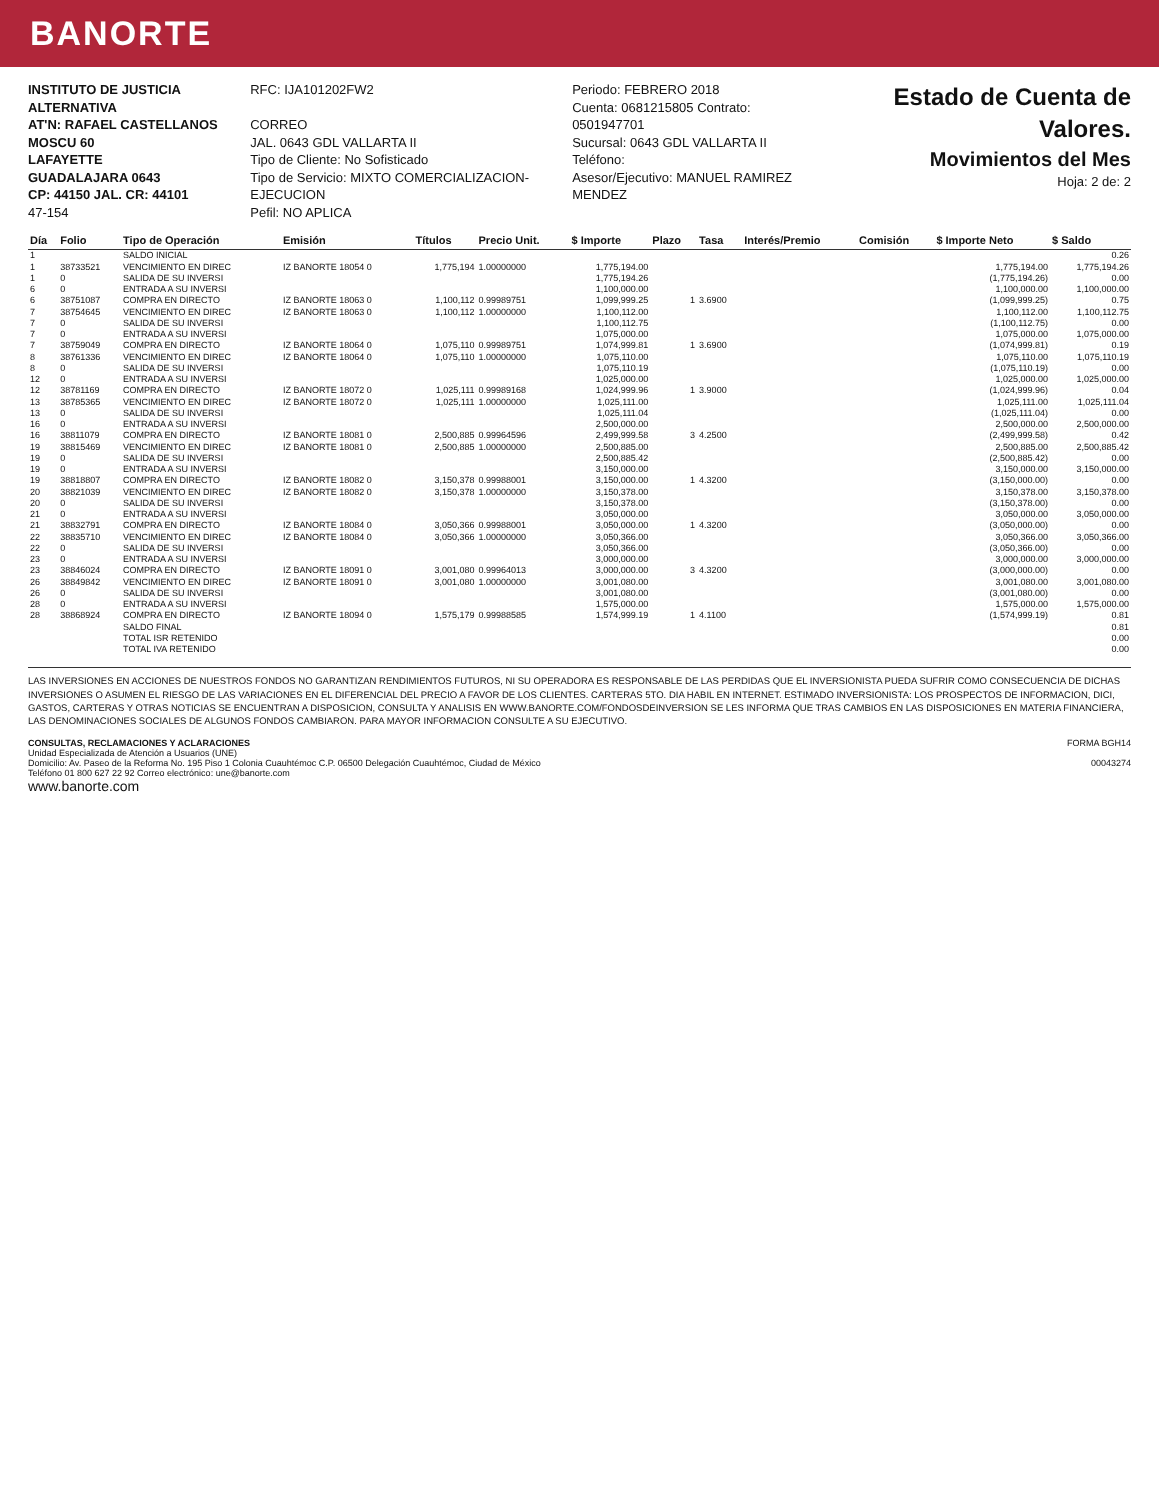BANORTE
INSTITUTO DE JUSTICIA ALTERNATIVA
AT'N: RAFAEL CASTELLANOS
MOSCU 60
LAFAYETTE
GUADALAJARA 0643
CP: 44150 JAL. CR: 44101
47-154
RFC: IJA101202FW2
CORREO
JAL. 0643 GDL VALLARTA II
Tipo de Cliente: No Sofisticado
Tipo de Servicio: MIXTO COMERCIALIZACION-EJECUCION
Pefil: NO APLICA
Periodo: FEBRERO 2018
Cuenta: 0681215805 Contrato: 0501947701
Sucursal: 0643 GDL VALLARTA II
Teléfono:
Asesor/Ejecutivo: MANUEL RAMIREZ MENDEZ
Estado de Cuenta de Valores.
Movimientos del Mes
Hoja: 2 de: 2
| Día | Folio | Tipo de Operación | Emisión | Títulos | Precio Unit. | $ Importe | Plazo | Tasa | Interés/Premio | Comisión | $ Importe Neto | $ Saldo |
| --- | --- | --- | --- | --- | --- | --- | --- | --- | --- | --- | --- | --- |
| 1 | | SALDO INICIAL | | | | | | | | | | 0.26 |
| 1 | 38733521 | VENCIMIENTO EN DIREC | IZ BANORTE 18054 0 | 1,775,194 | 1.00000000 | 1,775,194.00 | | | | | 1,775,194.00 | 1,775,194.26 |
| 1 | 0 | SALIDA DE SU INVERSI | | | | 1,775,194.26 | | | | | (1,775,194.26) | 0.00 |
| 6 | 0 | ENTRADA A SU INVERSI | | | | 1,100,000.00 | | | | | 1,100,000.00 | 1,100,000.00 |
| 6 | 38751087 | COMPRA EN DIRECTO | IZ BANORTE 18063 0 | 1,100,112 | 0.99989751 | 1,099,999.25 | 1 | 3.6900 | | | (1,099,999.25) | 0.75 |
| 7 | 38754645 | VENCIMIENTO EN DIREC | IZ BANORTE 18063 0 | 1,100,112 | 1.00000000 | 1,100,112.00 | | | | | 1,100,112.00 | 1,100,112.75 |
| 7 | 0 | SALIDA DE SU INVERSI | | | | 1,100,112.75 | | | | | (1,100,112.75) | 0.00 |
| 7 | 0 | ENTRADA A SU INVERSI | | | | 1,075,000.00 | | | | | 1,075,000.00 | 1,075,000.00 |
| 7 | 38759049 | COMPRA EN DIRECTO | IZ BANORTE 18064 0 | 1,075,110 | 0.99989751 | 1,074,999.81 | 1 | 3.6900 | | | (1,074,999.81) | 0.19 |
| 8 | 38761336 | VENCIMIENTO EN DIREC | IZ BANORTE 18064 0 | 1,075,110 | 1.00000000 | 1,075,110.00 | | | | | 1,075,110.00 | 1,075,110.19 |
| 8 | 0 | SALIDA DE SU INVERSI | | | | 1,075,110.19 | | | | | (1,075,110.19) | 0.00 |
| 12 | 0 | ENTRADA A SU INVERSI | | | | 1,025,000.00 | | | | | 1,025,000.00 | 1,025,000.00 |
| 12 | 38781169 | COMPRA EN DIRECTO | IZ BANORTE 18072 0 | 1,025,111 | 0.99989168 | 1,024,999.96 | 1 | 3.9000 | | | (1,024,999.96) | 0.04 |
| 13 | 38785365 | VENCIMIENTO EN DIREC | IZ BANORTE 18072 0 | 1,025,111 | 1.00000000 | 1,025,111.00 | | | | | 1,025,111.00 | 1,025,111.04 |
| 13 | 0 | SALIDA DE SU INVERSI | | | | 1,025,111.04 | | | | | (1,025,111.04) | 0.00 |
| 16 | 0 | ENTRADA A SU INVERSI | | | | 2,500,000.00 | | | | | 2,500,000.00 | 2,500,000.00 |
| 16 | 38811079 | COMPRA EN DIRECTO | IZ BANORTE 18081 0 | 2,500,885 | 0.99964596 | 2,499,999.58 | 3 | 4.2500 | | | (2,499,999.58) | 0.42 |
| 19 | 38815469 | VENCIMIENTO EN DIREC | IZ BANORTE 18081 0 | 2,500,885 | 1.00000000 | 2,500,885.00 | | | | | 2,500,885.00 | 2,500,885.42 |
| 19 | 0 | SALIDA DE SU INVERSI | | | | 2,500,885.42 | | | | | (2,500,885.42) | 0.00 |
| 19 | 0 | ENTRADA A SU INVERSI | | | | 3,150,000.00 | | | | | 3,150,000.00 | 3,150,000.00 |
| 19 | 38818807 | COMPRA EN DIRECTO | IZ BANORTE 18082 0 | 3,150,378 | 0.99988001 | 3,150,000.00 | 1 | 4.3200 | | | (3,150,000.00) | 0.00 |
| 20 | 38821039 | VENCIMIENTO EN DIREC | IZ BANORTE 18082 0 | 3,150,378 | 1.00000000 | 3,150,378.00 | | | | | 3,150,378.00 | 3,150,378.00 |
| 20 | 0 | SALIDA DE SU INVERSI | | | | 3,150,378.00 | | | | | (3,150,378.00) | 0.00 |
| 21 | 0 | ENTRADA A SU INVERSI | | | | 3,050,000.00 | | | | | 3,050,000.00 | 3,050,000.00 |
| 21 | 38832791 | COMPRA EN DIRECTO | IZ BANORTE 18084 0 | 3,050,366 | 0.99988001 | 3,050,000.00 | 1 | 4.3200 | | | (3,050,000.00) | 0.00 |
| 22 | 38835710 | VENCIMIENTO EN DIREC | IZ BANORTE 18084 0 | 3,050,366 | 1.00000000 | 3,050,366.00 | | | | | 3,050,366.00 | 3,050,366.00 |
| 22 | 0 | SALIDA DE SU INVERSI | | | | 3,050,366.00 | | | | | (3,050,366.00) | 0.00 |
| 23 | 0 | ENTRADA A SU INVERSI | | | | 3,000,000.00 | | | | | 3,000,000.00 | 3,000,000.00 |
| 23 | 38846024 | COMPRA EN DIRECTO | IZ BANORTE 18091 0 | 3,001,080 | 0.99964013 | 3,000,000.00 | 3 | 4.3200 | | | (3,000,000.00) | 0.00 |
| 26 | 38849842 | VENCIMIENTO EN DIREC | IZ BANORTE 18091 0 | 3,001,080 | 1.00000000 | 3,001,080.00 | | | | | 3,001,080.00 | 3,001,080.00 |
| 26 | 0 | SALIDA DE SU INVERSI | | | | 3,001,080.00 | | | | | (3,001,080.00) | 0.00 |
| 28 | 0 | ENTRADA A SU INVERSI | | | | 1,575,000.00 | | | | | 1,575,000.00 | 1,575,000.00 |
| 28 | 38868924 | COMPRA EN DIRECTO | IZ BANORTE 18094 0 | 1,575,179 | 0.99988585 | 1,574,999.19 | 1 | 4.1100 | | | (1,574,999.19) | 0.81 |
| | | SALDO FINAL | | | | | | | | | | 0.81 |
| | | TOTAL ISR RETENIDO | | | | | | | | | | 0.00 |
| | | TOTAL IVA RETENIDO | | | | | | | | | | 0.00 |
LAS INVERSIONES EN ACCIONES DE NUESTROS FONDOS NO GARANTIZAN RENDIMIENTOS FUTUROS, NI SU OPERADORA ES RESPONSABLE DE LAS PERDIDAS QUE EL INVERSIONISTA PUEDA SUFRIR COMO CONSECUENCIA DE DICHAS INVERSIONES O ASUMEN EL RIESGO DE LAS VARIACIONES EN EL DIFERENCIAL DEL PRECIO A FAVOR DE LOS CLIENTES. CARTERAS 5TO. DIA HABIL EN INTERNET. ESTIMADO INVERSIONISTA: LOS PROSPECTOS DE INFORMACION, DICI, GASTOS, CARTERAS Y OTRAS NOTICIAS SE ENCUENTRAN A DISPOSICION, CONSULTA Y ANALISIS EN WWW.BANORTE.COM/FONDOSDEINVERSION SE LES INFORMA QUE TRAS CAMBIOS EN LAS DISPOSICIONES EN MATERIA FINANCIERA, LAS DENOMINACIONES SOCIALES DE ALGUNOS FONDOS CAMBIARON. PARA MAYOR INFORMACION CONSULTE A SU EJECUTIVO.
CONSULTAS, RECLAMACIONES Y ACLARACIONES
Unidad Especializada de Atención a Usuarios (UNE)
Domicilio: Av. Paseo de la Reforma No. 195 Piso 1 Colonia Cuauhtémoc C.P. 06500 Delegación Cuauhtémoc, Ciudad de México
Teléfono 01 800 627 22 92 Correo electrónico: une@banorte.com
www.banorte.com
FORMA BGH14
00043274